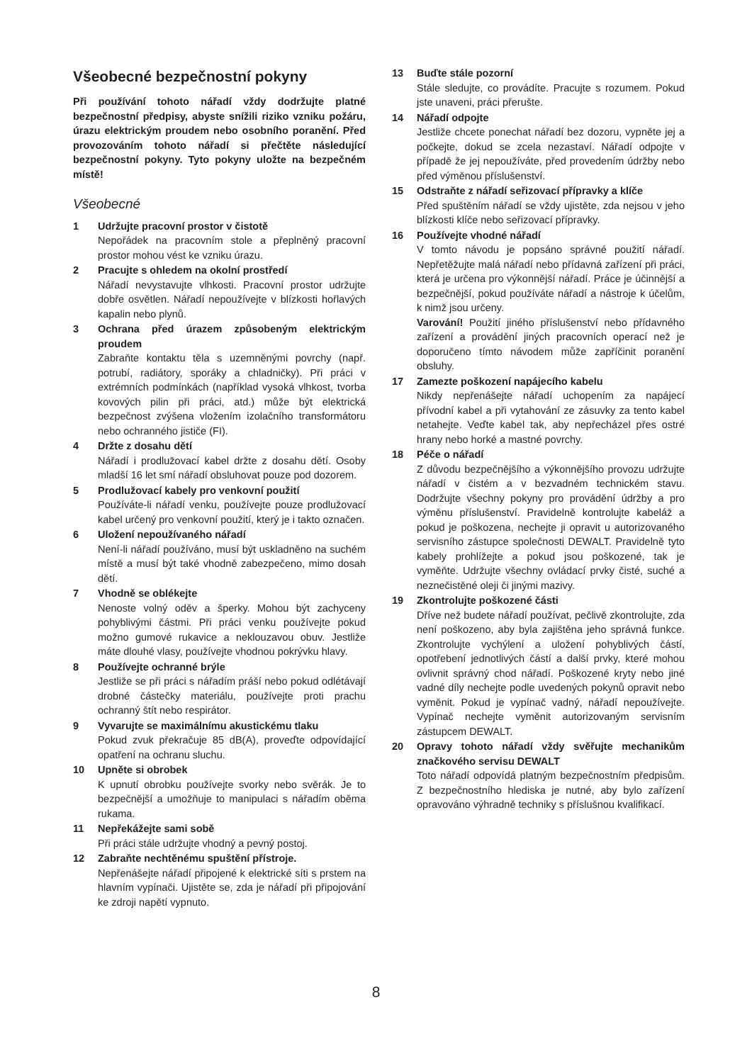Všeobecné bezpečnostní pokyny
Při používání tohoto nářadí vždy dodržujte platné bezpečnostní předpisy, abyste snížili riziko vzniku požáru, úrazu elektrickým proudem nebo osobního poranění. Před provozováním tohoto nářadí si přečtěte následující bezpečnostní pokyny. Tyto pokyny uložte na bezpečném místě!
Všeobecné
1 Udržujte pracovní prostor v čistotě
Nepořádek na pracovním stole a přeplněný pracovní prostor mohou vést ke vzniku úrazu.
2 Pracujte s ohledem na okolní prostředí
Nářadí nevystavujte vlhkosti. Pracovní prostor udržujte dobře osvětlen. Nářadí nepoužívejte v blízkosti hořlavých kapalin nebo plynů.
3 Ochrana před úrazem způsobeným elektrickým proudem
Zabraňte kontaktu těla s uzemněnými povrchy (např. potrubí, radiátory, sporáky a chladničky). Při práci v extrémních podmínkách (například vysoká vlhkost, tvorba kovových pilin při práci, atd.) může být elektrická bezpečnost zvýšena vložením izolačního transformátoru nebo ochranného jističe (FI).
4 Držte z dosahu dětí
Nářadí i prodlužovací kabel držte z dosahu dětí. Osoby mladší 16 let smí nářadí obsluhovat pouze pod dozorem.
5 Prodlužovací kabely pro venkovní použití
Používáte-li nářadí venku, používejte pouze prodlužovací kabel určený pro venkovní použití, který je i takto označen.
6 Uložení nepoužívaného nářadí
Není-li nářadí používáno, musí být uskladněno na suchém místě a musí být také vhodně zabezpečeno, mimo dosah dětí.
7 Vhodně se oblékejte
Nenoste volný oděv a šperky. Mohou být zachyceny pohyblivými částmi. Při práci venku používejte pokud možno gumové rukavice a neklouzavou obuv. Jestliže máte dlouhé vlasy, používejte vhodnou pokrývku hlavy.
8 Používejte ochranné brýle
Jestliže se při práci s nářadím práší nebo pokud odlétávají drobné částečky materiálu, používejte proti prachu ochranný štít nebo respirátor.
9 Vyvarujte se maximálnímu akustickému tlaku
Pokud zvuk překračuje 85 dB(A), proveďte odpoví­dající opatření na ochranu sluchu.
10 Upněte si obrobek
K upnutí obrobku používejte svorky nebo svěrák. Je to bezpečnější a umožňuje to manipulaci s nářadím oběma rukama.
11 Nepřekážejte sami sobě
Při práci stále udržujte vhodný a pevný postoj.
12 Zabraňte nechtěnému spuštění přístroje.
Nepřenášejte nářadí připojené k elektrické síti s prstem na hlavním vypínači. Ujistěte se, zda je nářadí při připojování ke zdroji napětí vypnuto.
13 Buďte stále pozorní
Stále sledujte, co provádíte. Pracujte s rozumem. Pokud jste unaveni, práci přerušte.
14 Nářadí odpojte
Jestliže chcete ponechat nářadí bez dozoru, vypněte jej a počkejte, dokud se zcela nezastaví. Nářadí odpojte v případě že jej nepoužíváte, před provedením údržby nebo před výměnou příslušenství.
15 Odstraňte z nářadí seřizovací přípravky a klíče
Před spuštěním nářadí se vždy ujistěte, zda nejsou v jeho blízkosti klíče nebo seřizovací přípravky.
16 Používejte vhodné nářadí
V tomto návodu je popsáno správné použití nářadí. Nepřetěžujte malá nářadí nebo přídavná zařízení při práci, která je určena pro výkonnější nářadí. Práce je účinnější a bezpečnější, pokud používáte nářadí a nástroje k účelům, k nimž jsou určeny.
Varování! Použití jiného příslušenství nebo přídavného zařízení a provádění jiných pracovních operací než je doporučeno tímto návodem může zapříčinit poranění obsluhy.
17 Zamezte poškození napájecího kabelu
Nikdy nepřenášejte nářadí uchopením za napájecí přívodní kabel a při vytahování ze zásuvky za tento kabel netahejte. Veďte kabel tak, aby nepřecházel přes ostré hrany nebo horké a mastné povrchy.
18 Péče o nářadí
Z důvodu bezpečnějšího a výkonnějšího provozu udržujte nářadí v čistém a v bezvadném technickém stavu. Dodržujte všechny pokyny pro provádění údržby a pro výměnu příslušenství. Pravidelně kontrolujte kabeláž a pokud je poškozena, nechejte ji opravit u autorizovaného servisního zástupce společnosti DEWALT. Pravidelně tyto kabely prohlížejte a pokud jsou poškozené, tak je vyměňte. Udržujte všechny ovládací prvky čisté, suché a neznečistěné oleji či jinými mazivy.
19 Zkontrolujte poškozené části
Dříve než budete nářadí používat, pečlivě zkontro­lujte, zda není poškozeno, aby byla zajištěna jeho správná funkce. Zkontrolujte vychýlení a uložení pohyblivých částí, opotřebení jednotlivých částí a další prvky, které mohou ovlivnit správný chod nářadí. Poškozené kryty nebo jiné vadné díly nechejte podle uvedených pokynů opravit nebo vyměnit. Pokud je vypínač vadný, nářadí nepoužívejte. Vypínač nechejte vyměnit autorizovaným servisním zástupcem DEWALT.
20 Opravy tohoto nářadí vždy svěřujte mechanikům značkového servisu DEWALT
Toto nářadí odpovídá platným bezpečnostním předpisům. Z bezpečnostního hlediska je nutné, aby bylo zařízení opravováno výhradně techniky s příslušnou kvalifikací.
8